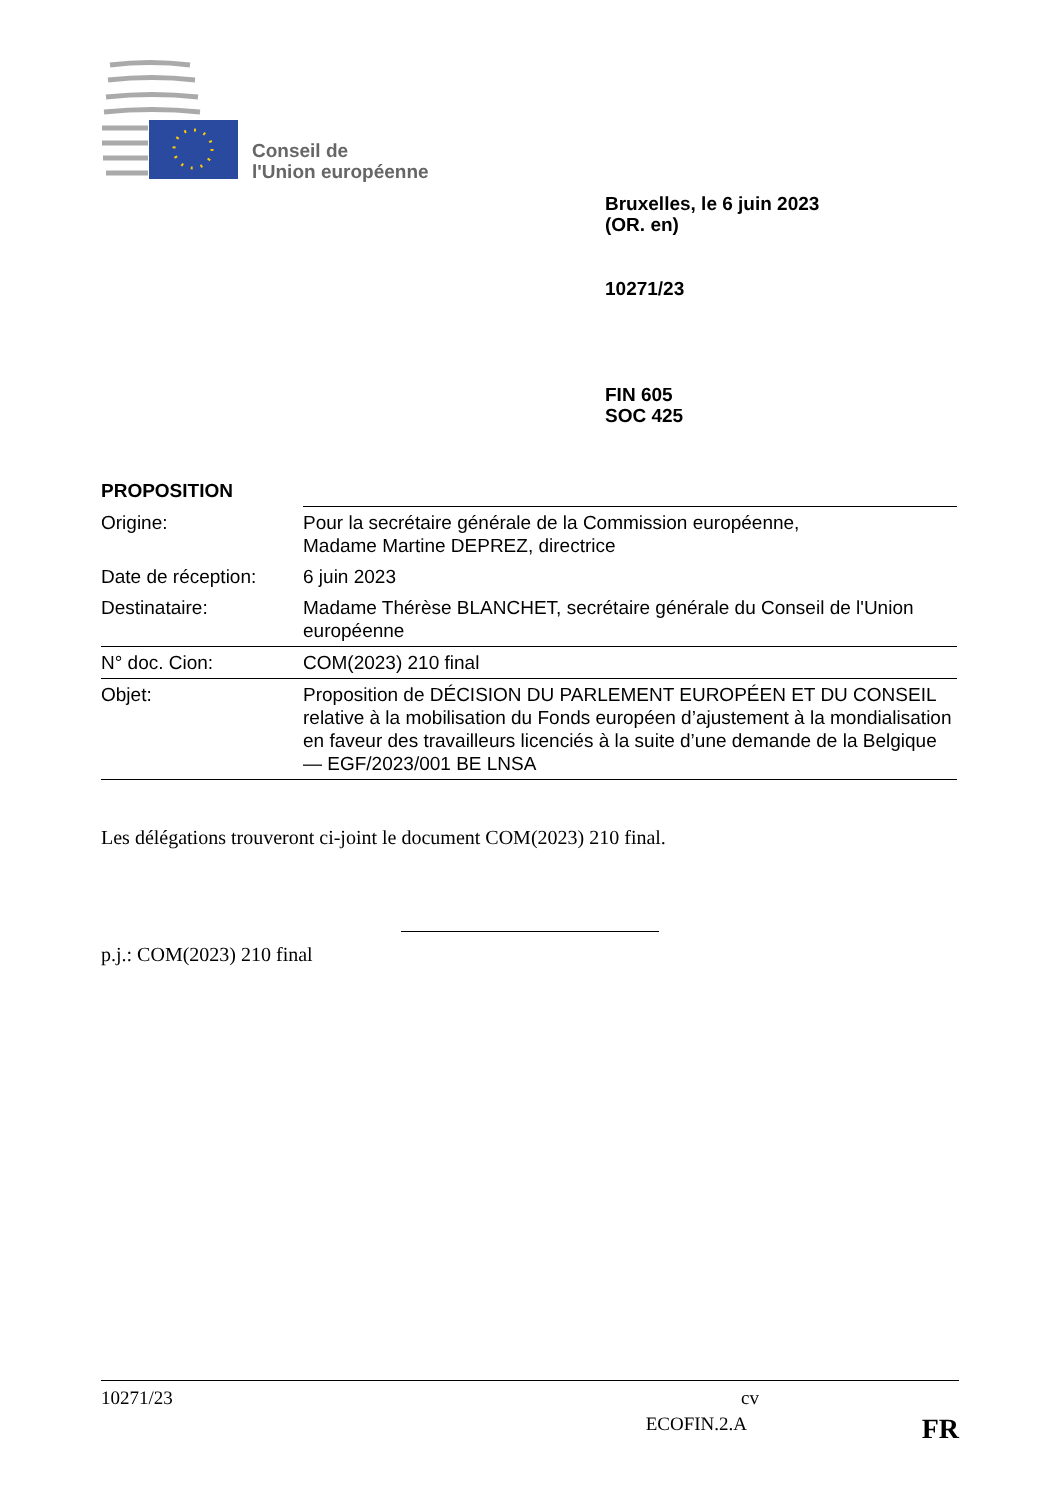Conseil de
l'Union européenne
Bruxelles, le 6 juin 2023
(OR. en)
10271/23
FIN 605
SOC 425
PROPOSITION
| Origine: | Pour la secrétaire générale de la Commission européenne, Madame Martine DEPREZ, directrice |
| Date de réception: | 6 juin 2023 |
| Destinataire: | Madame Thérèse BLANCHET, secrétaire générale du Conseil de l'Union européenne |
| N° doc. Cion: | COM(2023) 210 final |
| Objet: | Proposition de DÉCISION DU PARLEMENT EUROPÉEN ET DU CONSEIL relative à la mobilisation du Fonds européen d’ajustement à la mondialisation en faveur des travailleurs licenciés à la suite d’une demande de la Belgique — EGF/2023/001 BE LNSA |
Les délégations trouveront ci-joint le document COM(2023) 210 final.
p.j.: COM(2023) 210 final
10271/23 cv
ECOFIN.2.A FR